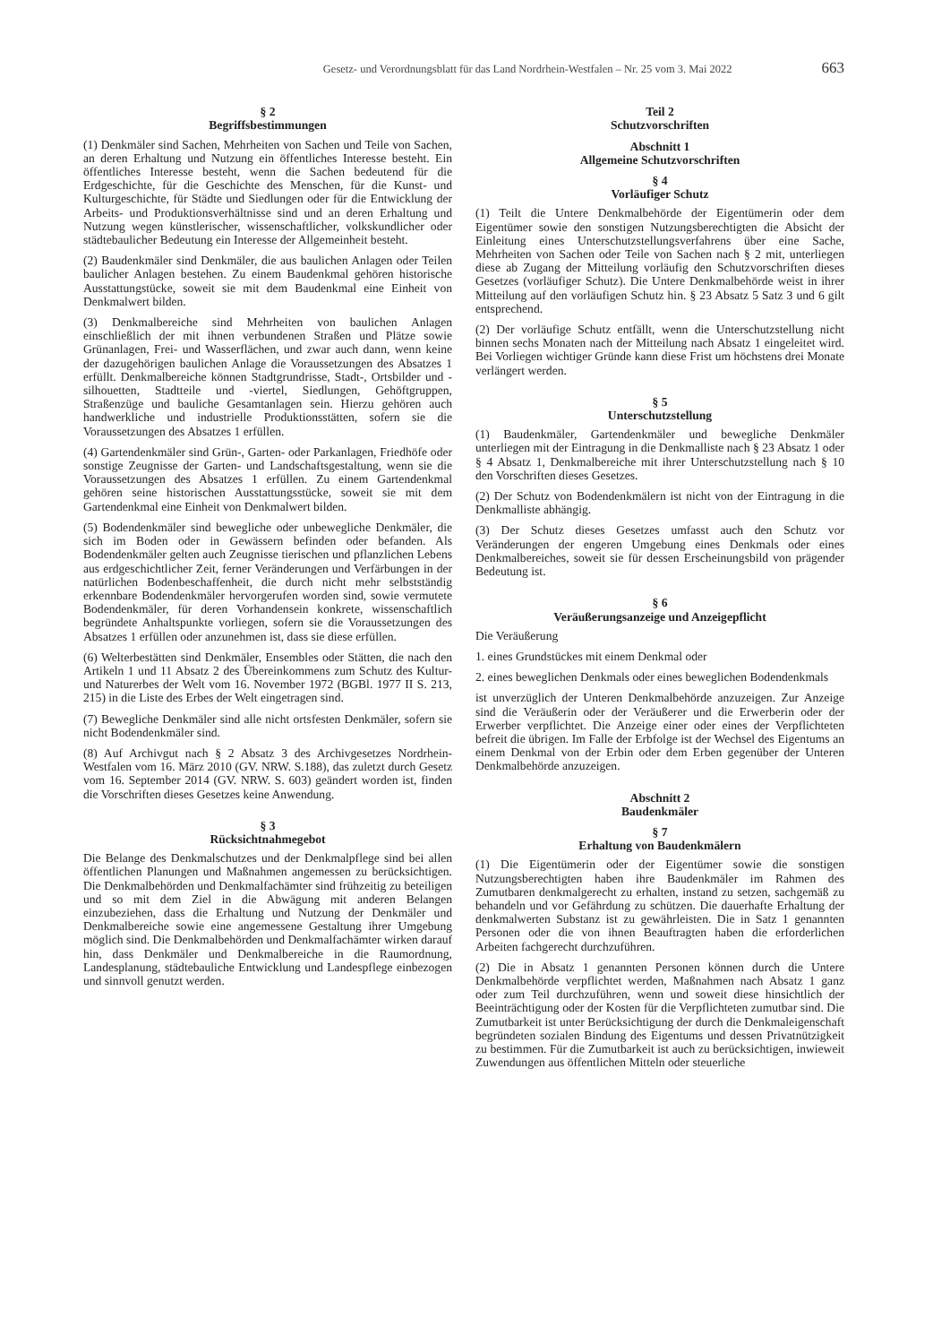Gesetz- und Verordnungsblatt für das Land Nordrhein-Westfalen – Nr. 25 vom 3. Mai 2022 663
§ 2
Begriffsbestimmungen
(1) Denkmäler sind Sachen, Mehrheiten von Sachen und Teile von Sachen, an deren Erhaltung und Nutzung ein öffentliches Interesse besteht. Ein öffentliches Interesse besteht, wenn die Sachen bedeutend für die Erdgeschichte, für die Geschichte des Menschen, für die Kunst- und Kulturgeschichte, für Städte und Siedlungen oder für die Entwicklung der Arbeits- und Produktionsverhältnisse sind und an deren Erhaltung und Nutzung wegen künstlerischer, wissenschaftlicher, volkskundlicher oder städtebaulicher Bedeutung ein Interesse der Allgemeinheit besteht.
(2) Baudenkmäler sind Denkmäler, die aus baulichen Anlagen oder Teilen baulicher Anlagen bestehen. Zu einem Baudenkmal gehören historische Ausstattungstücke, soweit sie mit dem Baudenkmal eine Einheit von Denkmalwert bilden.
(3) Denkmalbereiche sind Mehrheiten von baulichen Anlagen einschließlich der mit ihnen verbundenen Straßen und Plätze sowie Grünanlagen, Frei- und Wasserflächen, und zwar auch dann, wenn keine der dazugehörigen baulichen Anlage die Voraussetzungen des Absatzes 1 erfüllt. Denkmalbereiche können Stadtgrundrisse, Stadt-, Ortsbilder und -silhouetten, Stadtteile und -viertel, Siedlungen, Gehöftgruppen, Straßenzüge und bauliche Gesamtanlagen sein. Hierzu gehören auch handwerkliche und industrielle Produktionsstätten, sofern sie die Voraussetzungen des Absatzes 1 erfüllen.
(4) Gartendenkmäler sind Grün-, Garten- oder Parkanlagen, Friedhöfe oder sonstige Zeugnisse der Garten- und Landschaftsgestaltung, wenn sie die Voraussetzungen des Absatzes 1 erfüllen. Zu einem Gartendenkmal gehören seine historischen Ausstattungsstücke, soweit sie mit dem Gartendenkmal eine Einheit von Denkmalwert bilden.
(5) Bodendenkmäler sind bewegliche oder unbewegliche Denkmäler, die sich im Boden oder in Gewässern befinden oder befanden. Als Bodendenkmäler gelten auch Zeugnisse tierischen und pflanzlichen Lebens aus erdgeschichtlicher Zeit, ferner Veränderungen und Verfärbungen in der natürlichen Bodenbeschaffenheit, die durch nicht mehr selbstständig erkennbare Bodendenkmäler hervorgerufen worden sind, sowie vermutete Bodendenkmäler, für deren Vorhandensein konkrete, wissenschaftlich begründete Anhaltspunkte vorliegen, sofern sie die Voraussetzungen des Absatzes 1 erfüllen oder anzunehmen ist, dass sie diese erfüllen.
(6) Welterbestätten sind Denkmäler, Ensembles oder Stätten, die nach den Artikeln 1 und 11 Absatz 2 des Übereinkommens zum Schutz des Kultur- und Naturerbes der Welt vom 16. November 1972 (BGBl. 1977 II S. 213, 215) in die Liste des Erbes der Welt eingetragen sind.
(7) Bewegliche Denkmäler sind alle nicht ortsfesten Denkmäler, sofern sie nicht Bodendenkmäler sind.
(8) Auf Archivgut nach § 2 Absatz 3 des Archivgesetzes Nordrhein-Westfalen vom 16. März 2010 (GV. NRW. S.188), das zuletzt durch Gesetz vom 16. September 2014 (GV. NRW. S. 603) geändert worden ist, finden die Vorschriften dieses Gesetzes keine Anwendung.
§ 3
Rücksichtnahmegebot
Die Belange des Denkmalschutzes und der Denkmalpflege sind bei allen öffentlichen Planungen und Maßnahmen angemessen zu berücksichtigen. Die Denkmalbehörden und Denkmalfachämter sind frühzeitig zu beteiligen und so mit dem Ziel in die Abwägung mit anderen Belangen einzubeziehen, dass die Erhaltung und Nutzung der Denkmäler und Denkmalbereiche sowie eine angemessene Gestaltung ihrer Umgebung möglich sind. Die Denkmalbehörden und Denkmalfachämter wirken darauf hin, dass Denkmäler und Denkmalbereiche in die Raumordnung, Landesplanung, städtebauliche Entwicklung und Landespflege einbezogen und sinnvoll genutzt werden.
Teil 2
Schutzvorschriften
Abschnitt 1
Allgemeine Schutzvorschriften
§ 4
Vorläufiger Schutz
(1) Teilt die Untere Denkmalbehörde der Eigentümerin oder dem Eigentümer sowie den sonstigen Nutzungsberechtigten die Absicht der Einleitung eines Unterschutzstellungsverfahrens über eine Sache, Mehrheiten von Sachen oder Teile von Sachen nach § 2 mit, unterliegen diese ab Zugang der Mitteilung vorläufig den Schutzvorschriften dieses Gesetzes (vorläufiger Schutz). Die Untere Denkmalbehörde weist in ihrer Mitteilung auf den vorläufigen Schutz hin. § 23 Absatz 5 Satz 3 und 6 gilt entsprechend.
(2) Der vorläufige Schutz entfällt, wenn die Unterschutzstellung nicht binnen sechs Monaten nach der Mitteilung nach Absatz 1 eingeleitet wird. Bei Vorliegen wichtiger Gründe kann diese Frist um höchstens drei Monate verlängert werden.
§ 5
Unterschutzstellung
(1) Baudenkmäler, Gartendenkmäler und bewegliche Denkmäler unterliegen mit der Eintragung in die Denkmalliste nach § 23 Absatz 1 oder § 4 Absatz 1, Denkmalbereiche mit ihrer Unterschutzstellung nach § 10 den Vorschriften dieses Gesetzes.
(2) Der Schutz von Bodendenkmälern ist nicht von der Eintragung in die Denkmalliste abhängig.
(3) Der Schutz dieses Gesetzes umfasst auch den Schutz vor Veränderungen der engeren Umgebung eines Denkmals oder eines Denkmalbereiches, soweit sie für dessen Erscheinungsbild von prägender Bedeutung ist.
§ 6
Veräußerungsanzeige und Anzeigepflicht
Die Veräußerung
1. eines Grundstückes mit einem Denkmal oder
2. eines beweglichen Denkmals oder eines beweglichen Bodendenkmals
ist unverzüglich der Unteren Denkmalbehörde anzuzeigen. Zur Anzeige sind die Veräußerin oder der Veräußerer und die Erwerberin oder der Erwerber verpflichtet. Die Anzeige einer oder eines der Verpflichteten befreit die übrigen. Im Falle der Erbfolge ist der Wechsel des Eigentums an einem Denkmal von der Erbin oder dem Erben gegenüber der Unteren Denkmalbehörde anzuzeigen.
Abschnitt 2
Baudenkmäler
§ 7
Erhaltung von Baudenkmälern
(1) Die Eigentümerin oder der Eigentümer sowie die sonstigen Nutzungsberechtigten haben ihre Baudenkmäler im Rahmen des Zumutbaren denkmalgerecht zu erhalten, instand zu setzen, sachgemäß zu behandeln und vor Gefährdung zu schützen. Die dauerhafte Erhaltung der denkmalwerten Substanz ist zu gewährleisten. Die in Satz 1 genannten Personen oder die von ihnen Beauftragten haben die erforderlichen Arbeiten fachgerecht durchzuführen.
(2) Die in Absatz 1 genannten Personen können durch die Untere Denkmalbehörde verpflichtet werden, Maßnahmen nach Absatz 1 ganz oder zum Teil durchzuführen, wenn und soweit diese hinsichtlich der Beeinträchtigung oder der Kosten für die Verpflichteten zumutbar sind. Die Zumutbarkeit ist unter Berücksichtigung der durch die Denkmaleigenschaft begründeten sozialen Bindung des Eigentums und dessen Privatnützigkeit zu bestimmen. Für die Zumutbarkeit ist auch zu berücksichtigen, inwieweit Zuwendungen aus öffentlichen Mitteln oder steuerliche